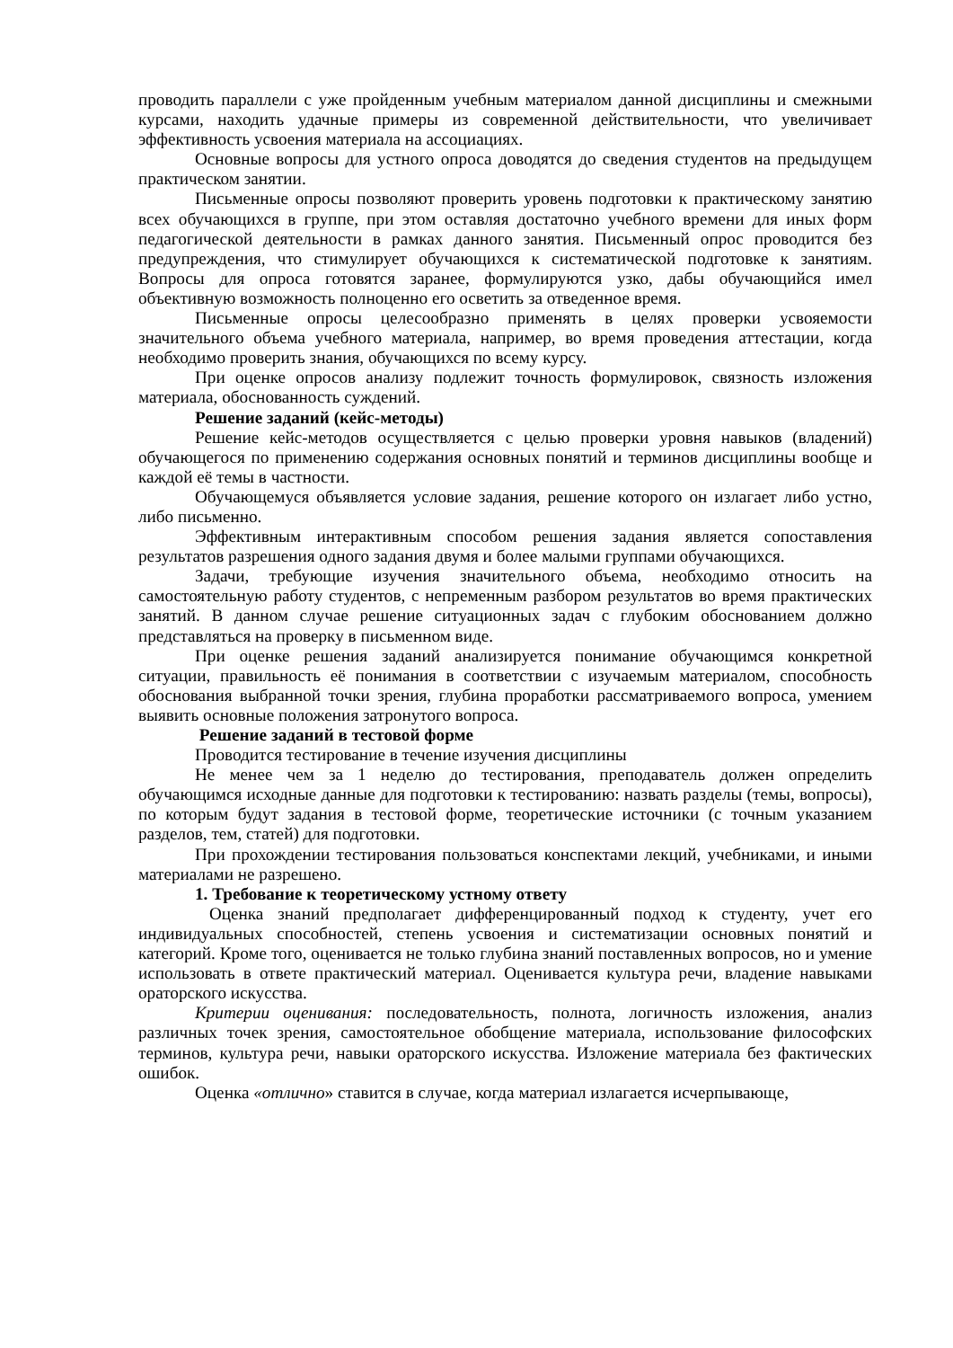проводить параллели с уже пройденным учебным материалом данной дисциплины и смежными курсами, находить удачные примеры из современной действительности, что увеличивает эффективность усвоения материала на ассоциациях.
Основные вопросы для устного опроса доводятся до сведения студентов на предыдущем практическом занятии.
Письменные опросы позволяют проверить уровень подготовки к практическому занятию всех обучающихся в группе, при этом оставляя достаточно учебного времени для иных форм педагогической деятельности в рамках данного занятия. Письменный опрос проводится без предупреждения, что стимулирует обучающихся к систематической подготовке к занятиям. Вопросы для опроса готовятся заранее, формулируются узко, дабы обучающийся имел объективную возможность полноценно его осветить за отведенное время.
Письменные опросы целесообразно применять в целях проверки усвояемости значительного объема учебного материала, например, во время проведения аттестации, когда необходимо проверить знания, обучающихся по всему курсу.
При оценке опросов анализу подлежит точность формулировок, связность изложения материала, обоснованность суждений.
Решение заданий (кейс-методы)
Решение кейс-методов осуществляется с целью проверки уровня навыков (владений) обучающегося по применению содержания основных понятий и терминов дисциплины вообще и каждой её темы в частности.
Обучающемуся объявляется условие задания, решение которого он излагает либо устно, либо письменно.
Эффективным интерактивным способом решения задания является сопоставления результатов разрешения одного задания двумя и более малыми группами обучающихся.
Задачи, требующие изучения значительного объема, необходимо относить на самостоятельную работу студентов, с непременным разбором результатов во время практических занятий. В данном случае решение ситуационных задач с глубоким обоснованием должно представляться на проверку в письменном виде.
При оценке решения заданий анализируется понимание обучающимся конкретной ситуации, правильность её понимания в соответствии с изучаемым материалом, способность обоснования выбранной точки зрения, глубина проработки рассматриваемого вопроса, умением выявить основные положения затронутого вопроса.
Решение заданий в тестовой форме
Проводится тестирование в течение изучения дисциплины
Не менее чем за 1 неделю до тестирования, преподаватель должен определить обучающимся исходные данные для подготовки к тестированию: назвать разделы (темы, вопросы), по которым будут задания в тестовой форме, теоретические источники (с точным указанием разделов, тем, статей) для подготовки.
При прохождении тестирования пользоваться конспектами лекций, учебниками, и иными материалами не разрешено.
1. Требование к теоретическому устному ответу
Оценка знаний предполагает дифференцированный подход к студенту, учет его индивидуальных способностей, степень усвоения и систематизации основных понятий и категорий. Кроме того, оценивается не только глубина знаний поставленных вопросов, но и умение использовать в ответе практический материал. Оценивается культура речи, владение навыками ораторского искусства.
Критерии оценивания: последовательность, полнота, логичность изложения, анализ различных точек зрения, самостоятельное обобщение материала, использование философских терминов, культура речи, навыки ораторского искусства. Изложение материала без фактических ошибок.
Оценка «отлично» ставится в случае, когда материал излагается исчерпывающе,